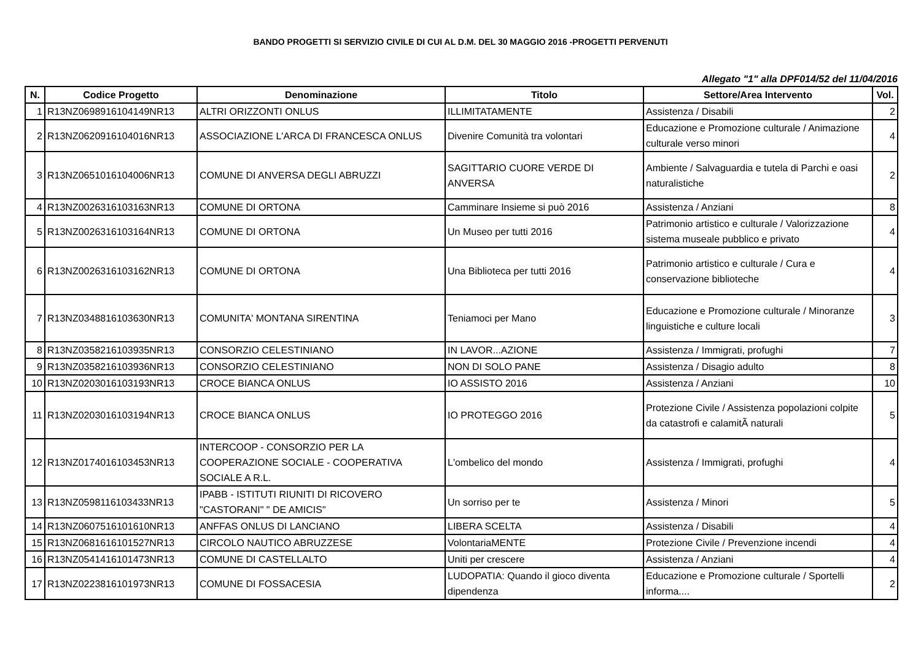BANDO PROGETTI SI SERVIZIO CIVILE DI CUI AL D.M. DEL 30 MAGGIO 2016 -PROGETTI PERVENUTI
Allegato "1" alla DPF014/52 del 11/04/2016
| N. | Codice Progetto | Denominazione | Titolo | Settore/Area Intervento | Vol. |
| --- | --- | --- | --- | --- | --- |
| 1 | R13NZ0698916104149NR13 | ALTRI ORIZZONTI ONLUS | ILLIMITATAMENTE | Assistenza / Disabili | 2 |
| 2 | R13NZ0620916104016NR13 | ASSOCIAZIONE L'ARCA DI FRANCESCA ONLUS | Divenire Comunità tra volontari | Educazione e Promozione culturale / Animazione culturale verso minori | 4 |
| 3 | R13NZ0651016104006NR13 | COMUNE DI ANVERSA DEGLI ABRUZZI | SAGITTARIO CUORE VERDE DI ANVERSA | Ambiente / Salvaguardia e tutela di Parchi e oasi naturalistiche | 2 |
| 4 | R13NZ0026316103163NR13 | COMUNE DI ORTONA | Camminare Insieme si può 2016 | Assistenza / Anziani | 8 |
| 5 | R13NZ0026316103164NR13 | COMUNE DI ORTONA | Un Museo per tutti 2016 | Patrimonio artistico e culturale / Valorizzazione sistema museale pubblico e privato | 4 |
| 6 | R13NZ0026316103162NR13 | COMUNE DI ORTONA | Una Biblioteca per tutti 2016 | Patrimonio artistico e culturale / Cura e conservazione biblioteche | 4 |
| 7 | R13NZ0348816103630NR13 | COMUNITA' MONTANA SIRENTINA | Teniamoci per Mano | Educazione e Promozione culturale / Minoranze linguistiche e culture locali | 3 |
| 8 | R13NZ0358216103935NR13 | CONSORZIO CELESTINIANO | IN LAVOR...AZIONE | Assistenza / Immigrati, profughi | 7 |
| 9 | R13NZ0358216103936NR13 | CONSORZIO CELESTINIANO | NON DI SOLO PANE | Assistenza / Disagio adulto | 8 |
| 10 | R13NZ0203016103193NR13 | CROCE BIANCA ONLUS | IO ASSISTO 2016 | Assistenza / Anziani | 10 |
| 11 | R13NZ0203016103194NR13 | CROCE BIANCA ONLUS | IO PROTEGGO 2016 | Protezione Civile / Assistenza popolazioni colpite da catastrofi e calamitÃ naturali | 5 |
| 12 | R13NZ0174016103453NR13 | INTERCOOP - CONSORZIO PER LA COOPERAZIONE SOCIALE - COOPERATIVA SOCIALE A R.L. | L'ombelico del mondo | Assistenza / Immigrati, profughi | 4 |
| 13 | R13NZ0598116103433NR13 | IPABB - ISTITUTI RIUNITI DI RICOVERO "CASTORANI" " DE AMICIS" | Un sorriso per te | Assistenza / Minori | 5 |
| 14 | R13NZ0607516101610NR13 | ANFFAS ONLUS DI LANCIANO | LIBERA SCELTA | Assistenza / Disabili | 4 |
| 15 | R13NZ0681616101527NR13 | CIRCOLO NAUTICO ABRUZZESE | VolontariaMENTE | Protezione Civile / Prevenzione incendi | 4 |
| 16 | R13NZ0541416101473NR13 | COMUNE DI CASTELLALTO | Uniti per crescere | Assistenza / Anziani | 4 |
| 17 | R13NZ0223816101973NR13 | COMUNE DI FOSSACESIA | LUDOPATIA: Quando il gioco diventa dipendenza | Educazione e Promozione culturale / Sportelli informa.... | 2 |